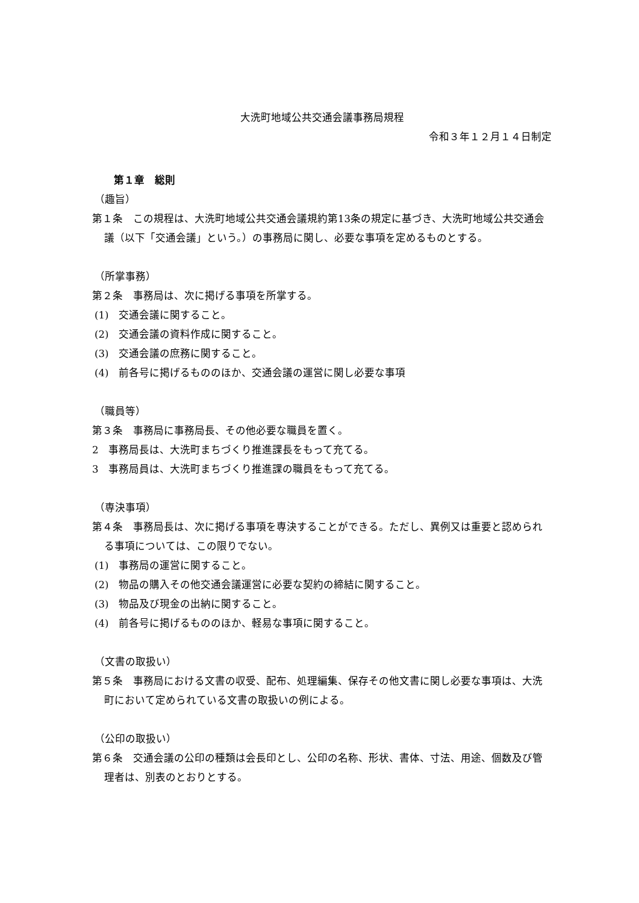大洗町地域公共交通会議事務局規程
令和３年１２月１４日制定
第１章　総則
（趣旨）
第１条　この規程は、大洗町地域公共交通会議規約第13条の規定に基づき、大洗町地域公共交通会議（以下「交通会議」という。）の事務局に関し、必要な事項を定めるものとする。
（所掌事務）
第２条　事務局は、次に掲げる事項を所掌する。
(1)　交通会議に関すること。
(2)　交通会議の資料作成に関すること。
(3)　交通会議の庶務に関すること。
(4)　前各号に掲げるもののほか、交通会議の運営に関し必要な事項
（職員等）
第３条　事務局に事務局長、その他必要な職員を置く。
2　事務局長は、大洗町まちづくり推進課長をもって充てる。
3　事務局員は、大洗町まちづくり推進課の職員をもって充てる。
（専決事項）
第４条　事務局長は、次に掲げる事項を専決することができる。ただし、異例又は重要と認められる事項については、この限りでない。
(1)　事務局の運営に関すること。
(2)　物品の購入その他交通会議運営に必要な契約の締結に関すること。
(3)　物品及び現金の出納に関すること。
(4)　前各号に掲げるもののほか、軽易な事項に関すること。
（文書の取扱い）
第５条　事務局における文書の収受、配布、処理編集、保存その他文書に関し必要な事項は、大洗町において定められている文書の取扱いの例による。
（公印の取扱い）
第６条　交通会議の公印の種類は会長印とし、公印の名称、形状、書体、寸法、用途、個数及び管理者は、別表のとおりとする。